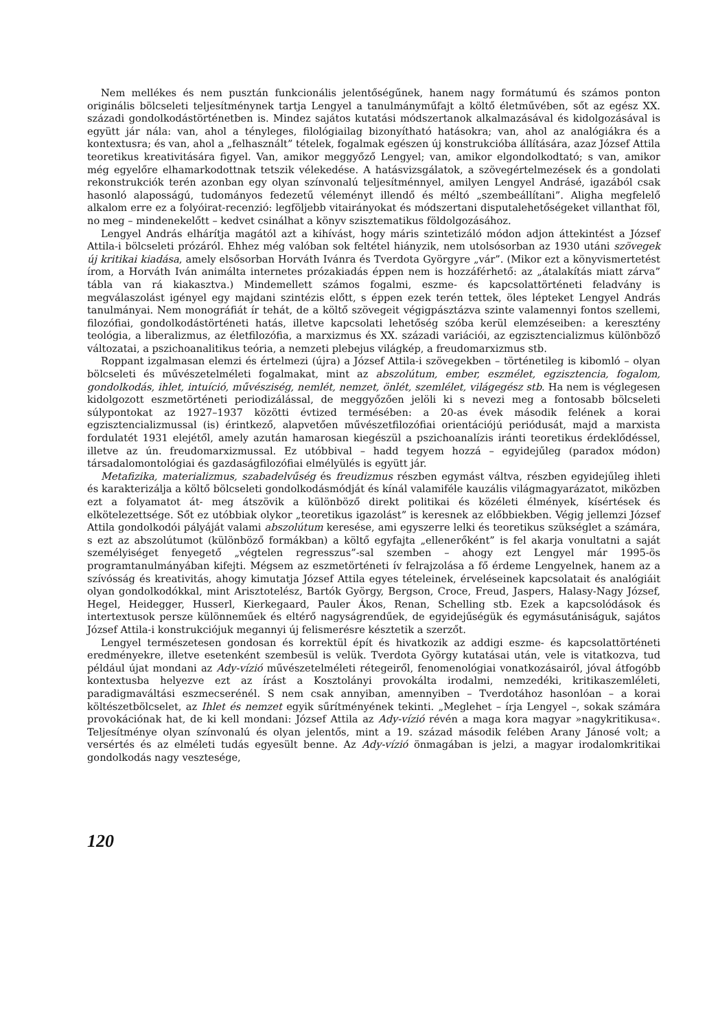Nem mellékes és nem pusztán funkcionális jelentőségűnek, hanem nagy formátumú és számos ponton originális bölcseleti teljesítménynek tartja Lengyel a tanulmányműfajt a költő életművében, sőt az egész XX. századi gondolkodástörténetben is. Mindez sajátos kutatási módszertanok alkalmazásával és kidolgozásával is együtt jár nála: van, ahol a tényleges, filológiailag bizonyítható hatásokra; van, ahol az analógiákra és a kontextusra; és van, ahol a „felhasznált” tételek, fogalmak egészen új konstrukcióba állítására, azaz József Attila teoretikus kreativitására figyel. Van, amikor meggyőző Lengyel; van, amikor elgondolkodtató; s van, amikor még egyelőre elhamarkodottnak tetszik vélekedése. A hatásvizsgálatok, a szövegértelmezések és a gondolati rekonstrukciók terén azonban egy olyan színvonalú teljesítménnyel, amilyen Lengyel Andrásé, igazából csak hasonló alaposságú, tudományos fedezetű véleményt illendő és méltó „szembeállítani”. Aligha megfelelő alkalom erre ez a folyóirat-recenzió: legföljebb vitairányokat és módszertani disputalehetőségeket villanthat föl, no meg – mindenekelőtt – kedvet csinálhat a könyv szisztematikus földolgozásához.
Lengyel András elhárítja magától azt a kihívást, hogy máris szintetizáló módon adjon áttekintést a József Attila-i bölcseleti prózáról. Ehhez még valóban sok feltétel hiányzik, nem utolsósorban az 1930 utáni szövegek új kritikai kiadása, amely elsősorban Horváth Ivánra és Tverdota Györgyre „vár”. (Mikor ezt a könyvismertetést írom, a Horváth Iván animálta internetes prózakiadás éppen nem is hozzáférhető: az „átalakítás miatt zárva” tábla van rá kiakasztva.) Mindemellett számos fogalmi, eszme- és kapcsolattörténeti feladvány is megválaszolást igényel egy majdani szintézis előtt, s éppen ezek terén tettek, öles lépteket Lengyel András tanulmányai. Nem monográfiát ír tehát, de a költő szövegeit végigpásztázva szinte valamennyi fontos szellemi, filozófiai, gondolkodástörténeti hatás, illetve kapcsolati lehetőség szóba kerül elemzéseiben: a keresztény teológia, a liberalizmus, az életfilozófia, a marxizmus és XX. századi variációi, az egzisztencializmus különböző változatai, a pszichoanalitikus teória, a nemzeti plebejus világkép, a freudomarxizmus stb.
Roppant izgalmasan elemzi és értelmezi (újra) a József Attila-i szövegekben – történetileg is kibomló – olyan bölcseleti és művészetelméleti fogalmakat, mint az abszolútum, ember, eszmélet, egzisztencia, fogalom, gondolkodás, ihlet, intuíció, művésziség, nemlét, nemzet, önlét, szemlélet, világegész stb. Ha nem is véglegesen kidolgozott eszmetörténeti periodizálással, de meggyőzően jelöli ki s nevezi meg a fontosabb bölcseleti súlypontokat az 1927–1937 közötti évtized termésében: a 20-as évek második felének a korai egzisztencializmussal (is) érintkező, alapvetően művészetfilozófiai orientációjú periódusát, majd a marxista fordulatét 1931 elejétől, amely azután hamarosan kiegészül a pszichoanalízis iránti teoretikus érdeklődéssel, illetve az ún. freudomarxizmussal. Ez utóbbival – hadd tegyem hozzá – egyidejűleg (paradox módon) társadalomontológiai és gazdaságfilozófiai elmélyülés is együtt jár.
Metafizika, materializmus, szabadelvűség és freudizmus részben egymást váltva, részben egyidejűleg ihleti és karakterizálja a költő bölcseleti gondolkodásmódját és kínál valamiféle kauzális világmagyarázatot, miközben ezt a folyamatot át- meg átszövik a különböző direkt politikai és közéleti élmények, kísértések és elkötelezettsége. Sőt ez utóbbiak olykor „teoretikus igazolást” is keresnek az előbbiekben. Végig jellemzi József Attila gondolkodói pályáját valami abszolútum keresése, ami egyszerre lelki és teoretikus szükséglet a számára, s ezt az abszolútumot (különböző formákban) a költő egyfajta „ellenerőként” is fel akarja vonultatni a saját személyiséget fenyegető „végtelen regresszus”-sal szemben – ahogy ezt Lengyel már 1995-ös programtanulmányában kifejti. Mégsem az eszmetörténeti ív felrajzolása a fő érdeme Lengyelnek, hanem az a szívósság és kreativitás, ahogy kimutatja József Attila egyes tételeinek, érveléseinek kapcsolatait és analógiáit olyan gondolkodókkal, mint Arisztotelész, Bartók György, Bergson, Croce, Freud, Jaspers, Halasy-Nagy József, Hegel, Heidegger, Husserl, Kierkegaard, Pauler Ákos, Renan, Schelling stb. Ezek a kapcsolódások és intertextusok persze különneműek és eltérő nagyságrendűek, de egyidejűségük és egymásutániságuk, sajátos József Attila-i konstrukciójuk megannyi új felismerésre késztetik a szerzőt.
Lengyel természetesen gondosan és korrektül épít és hivatkozik az addigi eszme- és kapcsolattörténeti eredményekre, illetve esetenként szembesül is velük. Tverdota György kutatásai után, vele is vitatkozva, tud például újat mondani az Ady-vízió művészetelméleti rétegeiről, fenomenológiai vonatkozásairól, jóval átfogóbb kontextusba helyezve ezt az írást a Kosztolányi provokálta irodalmi, nemzedéki, kritikaszemléleti, paradigmaváltási eszmecserénél. S nem csak annyiban, amennyiben – Tverdotához hasonlóan – a korai költészetbölcselet, az Ihlet és nemzet egyik sűrítményének tekinti. „Meglehet – írja Lengyel –, sokak számára provokációnak hat, de ki kell mondani: József Attila az Ady-vízió révén a maga kora magyar »nagykritikusa«. Teljesítménye olyan színvonalú és olyan jelentős, mint a 19. század második felében Arany Jánosé volt; a versértés és az elméleti tudás egyesült benne. Az Ady-vízió önmagában is jelzi, a magyar irodalomkritikai gondolkodás nagy vesztesége,
120